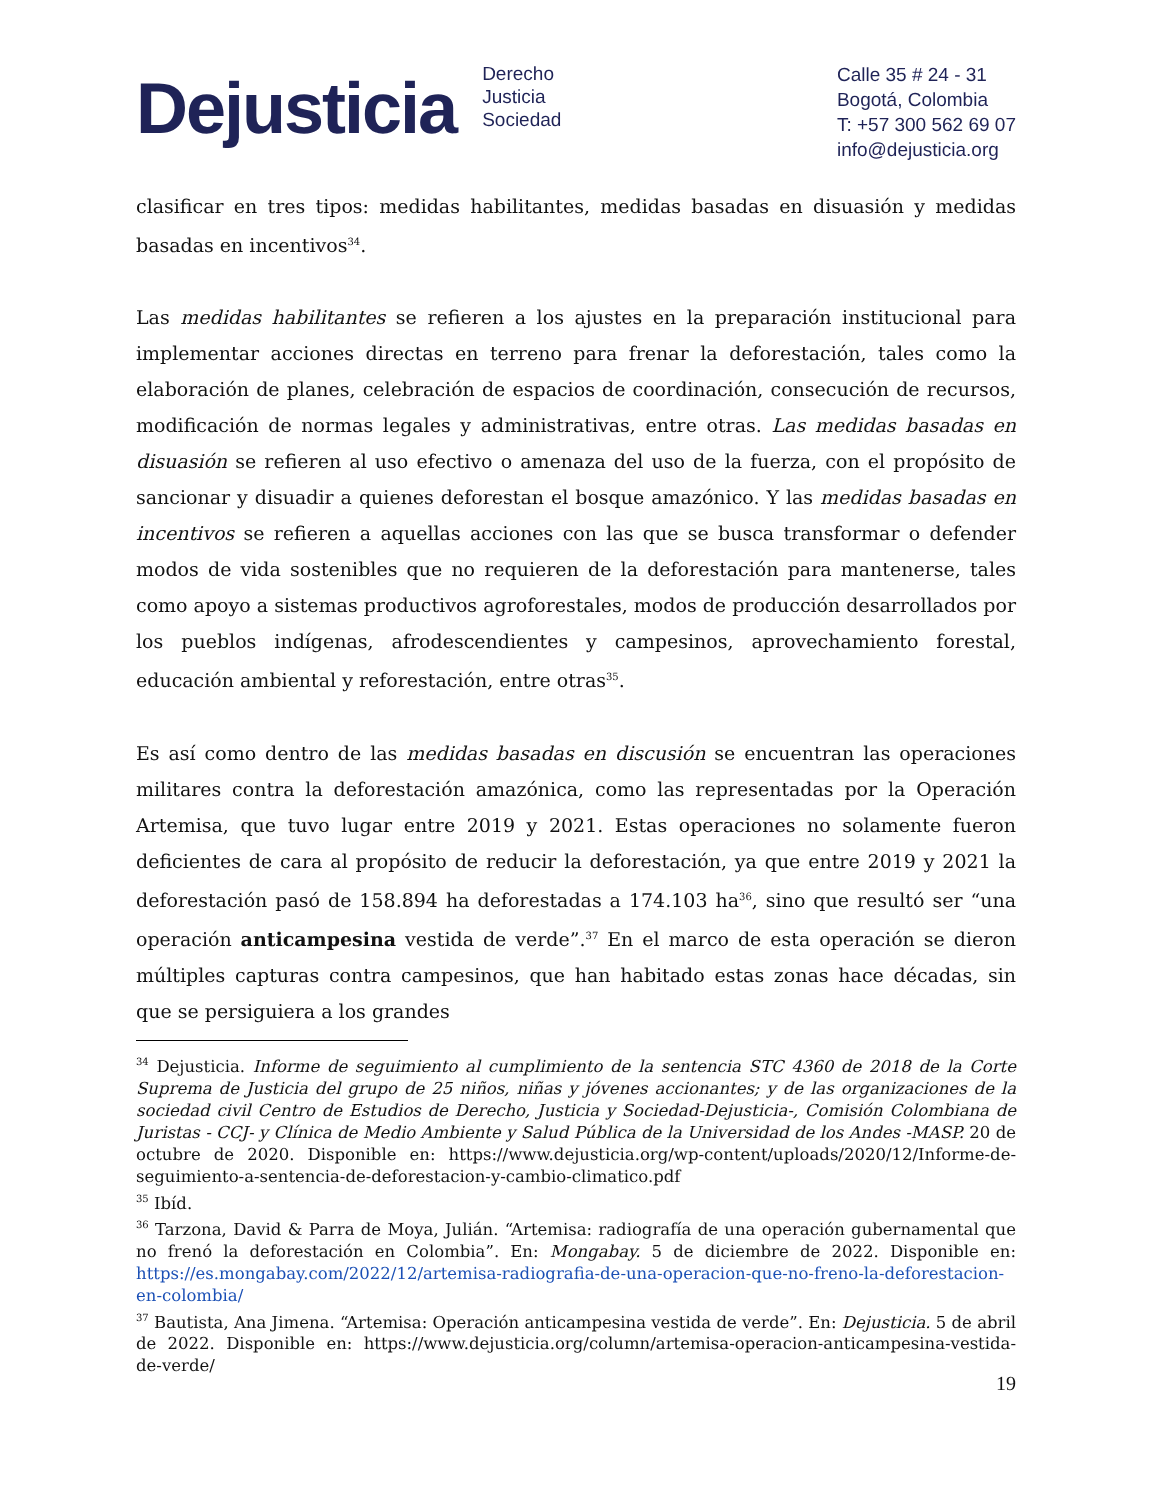Dejusticia
Derecho
Justicia
Sociedad
Calle 35 # 24 - 31
Bogotá, Colombia
T: +57 300 562 69 07
info@dejusticia.org
clasificar en tres tipos: medidas habilitantes, medidas basadas en disuasión y medidas basadas en incentivos<sup>34</sup>.
Las medidas habilitantes se refieren a los ajustes en la preparación institucional para implementar acciones directas en terreno para frenar la deforestación, tales como la elaboración de planes, celebración de espacios de coordinación, consecución de recursos, modificación de normas legales y administrativas, entre otras. Las medidas basadas en disuasión se refieren al uso efectivo o amenaza del uso de la fuerza, con el propósito de sancionar y disuadir a quienes deforestan el bosque amazónico. Y las medidas basadas en incentivos se refieren a aquellas acciones con las que se busca transformar o defender modos de vida sostenibles que no requieren de la deforestación para mantenerse, tales como apoyo a sistemas productivos agroforestales, modos de producción desarrollados por los pueblos indígenas, afrodescendientes y campesinos, aprovechamiento forestal, educación ambiental y reforestación, entre otras<sup>35</sup>.
Es así como dentro de las medidas basadas en discusión se encuentran las operaciones militares contra la deforestación amazónica, como las representadas por la Operación Artemisa, que tuvo lugar entre 2019 y 2021. Estas operaciones no solamente fueron deficientes de cara al propósito de reducir la deforestación, ya que entre 2019 y 2021 la deforestación pasó de 158.894 ha deforestadas a 174.103 ha<sup>36</sup>, sino que resultó ser “una operación anticampesina vestida de verde”.<sup>37</sup> En el marco de esta operación se dieron múltiples capturas contra campesinos, que han habitado estas zonas hace décadas, sin que se persiguiera a los grandes
<sup>34</sup> Dejusticia. Informe de seguimiento al cumplimiento de la sentencia STC 4360 de 2018 de la Corte Suprema de Justicia del grupo de 25 niños, niñas y jóvenes accionantes; y de las organizaciones de la sociedad civil Centro de Estudios de Derecho, Justicia y Sociedad-Dejusticia-, Comisión Colombiana de Juristas - CCJ- y Clínica de Medio Ambiente y Salud Pública de la Universidad de los Andes -MASP. 20 de octubre de 2020. Disponible en: https://www.dejusticia.org/wp-content/uploads/2020/12/Informe-de-seguimiento-a-sentencia-de-deforestacion-y-cambio-climatico.pdf
<sup>35</sup> Ibíd.
<sup>36</sup> Tarzona, David & Parra de Moya, Julián. “Artemisa: radiografía de una operación gubernamental que no frenó la deforestación en Colombia”. En: Mongabay. 5 de diciembre de 2022. Disponible en: https://es.mongabay.com/2022/12/artemisa-radiografia-de-una-operacion-que-no-freno-la-deforestacion-en-colombia/
<sup>37</sup> Bautista, Ana Jimena. “Artemisa: Operación anticampesina vestida de verde”. En: Dejusticia. 5 de abril de 2022. Disponible en: https://www.dejusticia.org/column/artemisa-operacion-anticampesina-vestida-de-verde/
19